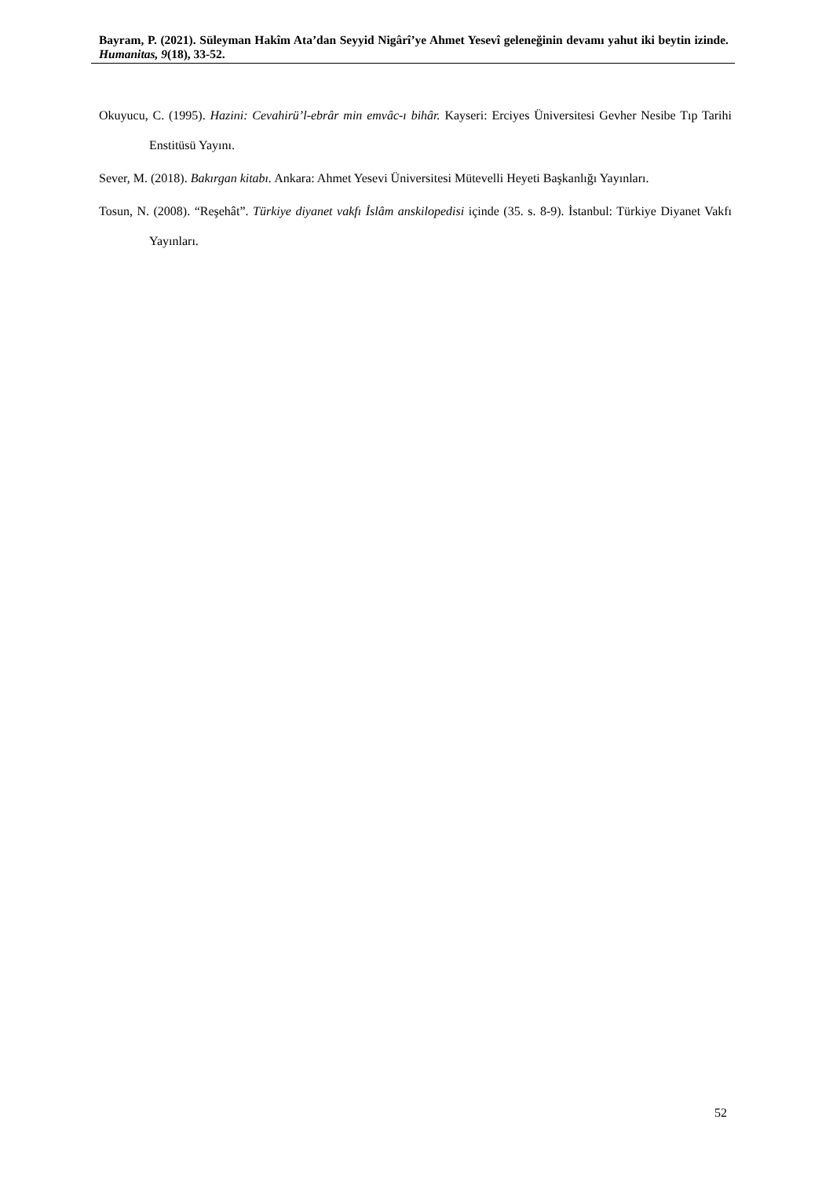Bayram, P. (2021). Süleyman Hakîm Ata’dan Seyyid Nigârî’ye Ahmet Yesevî geleneğinin devamı yahut iki beytin izinde. Humanitas, 9(18), 33-52.
Okuyucu, C. (1995). Hazini: Cevahirü’l-ebrâr min emvâc-ı bihâr. Kayseri: Erciyes Üniversitesi Gevher Nesibe Tıp Tarihi Enstitüsü Yayını.
Sever, M. (2018). Bakırgan kitabı. Ankara: Ahmet Yesevi Üniversitesi Mütevelli Heyeti Başkanlığı Yayınları.
Tosun, N. (2008). “Reşehât”. Türkiye diyanet vakfı İslâm anskilopedisi içinde (35. s. 8-9). İstanbul: Türkiye Diyanet Vakfı Yayınları.
52